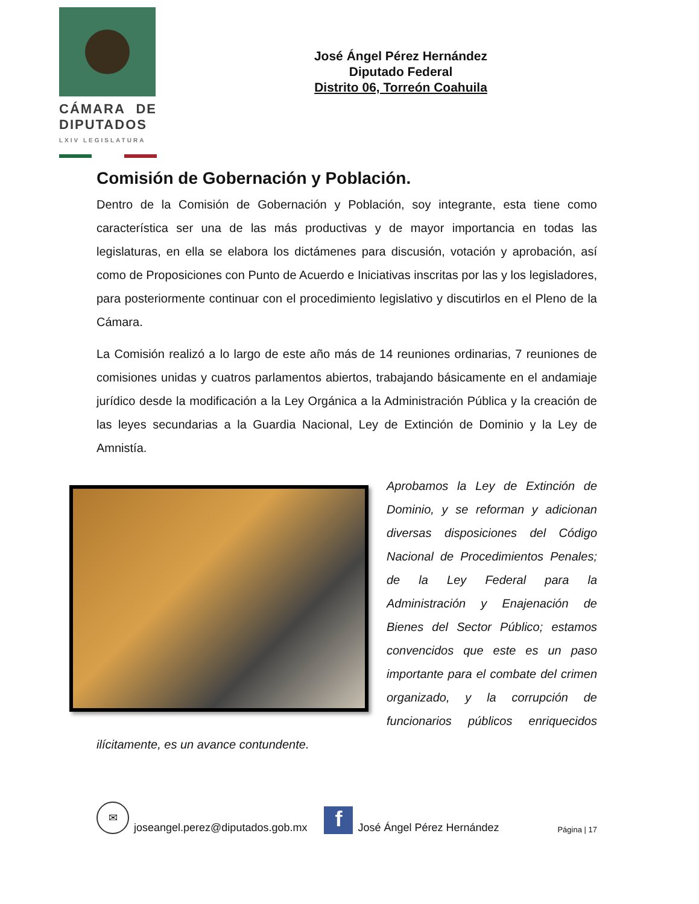CÁMARA DE DIPUTADOS
LXIV LEGISLATURA
José Ángel Pérez Hernández
Diputado Federal
Distrito 06, Torreón Coahuila
Comisión de Gobernación y Población.
Dentro de la Comisión de Gobernación y Población, soy integrante, esta tiene como característica ser una de las más productivas y de mayor importancia en todas las legislaturas, en ella se elabora los dictámenes para discusión, votación y aprobación, así como de Proposiciones con Punto de Acuerdo e Iniciativas inscritas por las y los legisladores, para posteriormente continuar con el procedimiento legislativo y discutirlos en el Pleno de la Cámara.
La Comisión realizó a lo largo de este año más de 14 reuniones ordinarias, 7 reuniones de comisiones unidas y cuatros parlamentos abiertos, trabajando básicamente en el andamiaje jurídico desde la modificación a la Ley Orgánica a la Administración Pública y la creación de las leyes secundarias a la Guardia Nacional, Ley de Extinción de Dominio y la Ley de Amnistía.
Aprobamos la Ley de Extinción de Dominio, y se reforman y adicionan diversas disposiciones del Código Nacional de Procedimientos Penales; de la Ley Federal para la Administración y Enajenación de Bienes del Sector Público; estamos convencidos que este es un paso importante para el combate del crimen organizado, y la corrupción de funcionarios públicos enriquecidos ilícitamente, es un avance contundente.
✉ joseangel.perez@diputados.gob.mx f José Ángel Pérez Hernández Página | 17